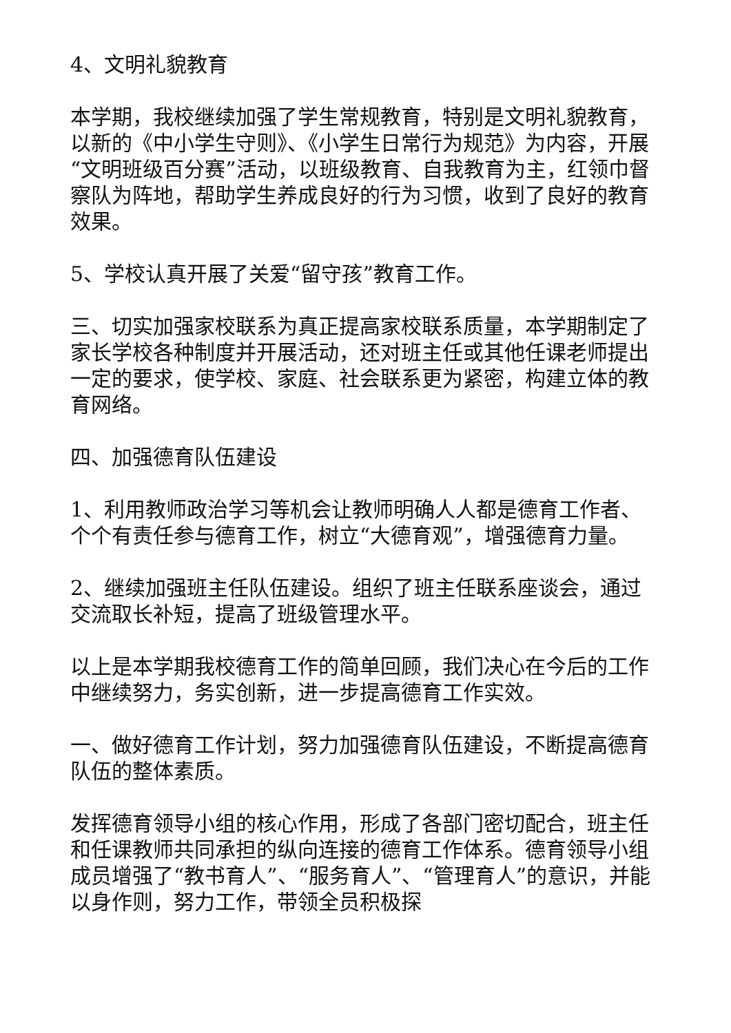4、文明礼貌教育
本学期，我校继续加强了学生常规教育，特别是文明礼貌教育，以新的《中小学生守则》、《小学生日常行为规范》为内容，开展“文明班级百分赛”活动，以班级教育、自我教育为主，红领巾督察队为阵地，帮助学生养成良好的行为习惯，收到了良好的教育效果。
5、学校认真开展了关爱“留守孩”教育工作。
三、切实加强家校联系为真正提高家校联系质量，本学期制定了家长学校各种制度并开展活动，还对班主任或其他任课老师提出一定的要求，使学校、家庭、社会联系更为紧密，构建立体的教育网络。
四、加强德育队伍建设
1、利用教师政治学习等机会让教师明确人人都是德育工作者、个个有责任参与德育工作，树立“大德育观”，增强德育力量。
2、继续加强班主任队伍建设。组织了班主任联系座谈会，通过交流取长补短，提高了班级管理水平。
以上是本学期我校德育工作的简单回顾，我们决心在今后的工作中继续努力，务实创新，进一步提高德育工作实效。
一、做好德育工作计划，努力加强德育队伍建设，不断提高德育队伍的整体素质。
发挥德育领导小组的核心作用，形成了各部门密切配合，班主任和任课教师共同承担的纵向连接的德育工作体系。德育领导小组成员增强了“教书育人”、“服务育人”、“管理育人”的意识，并能以身作则，努力工作，带领全员积极探